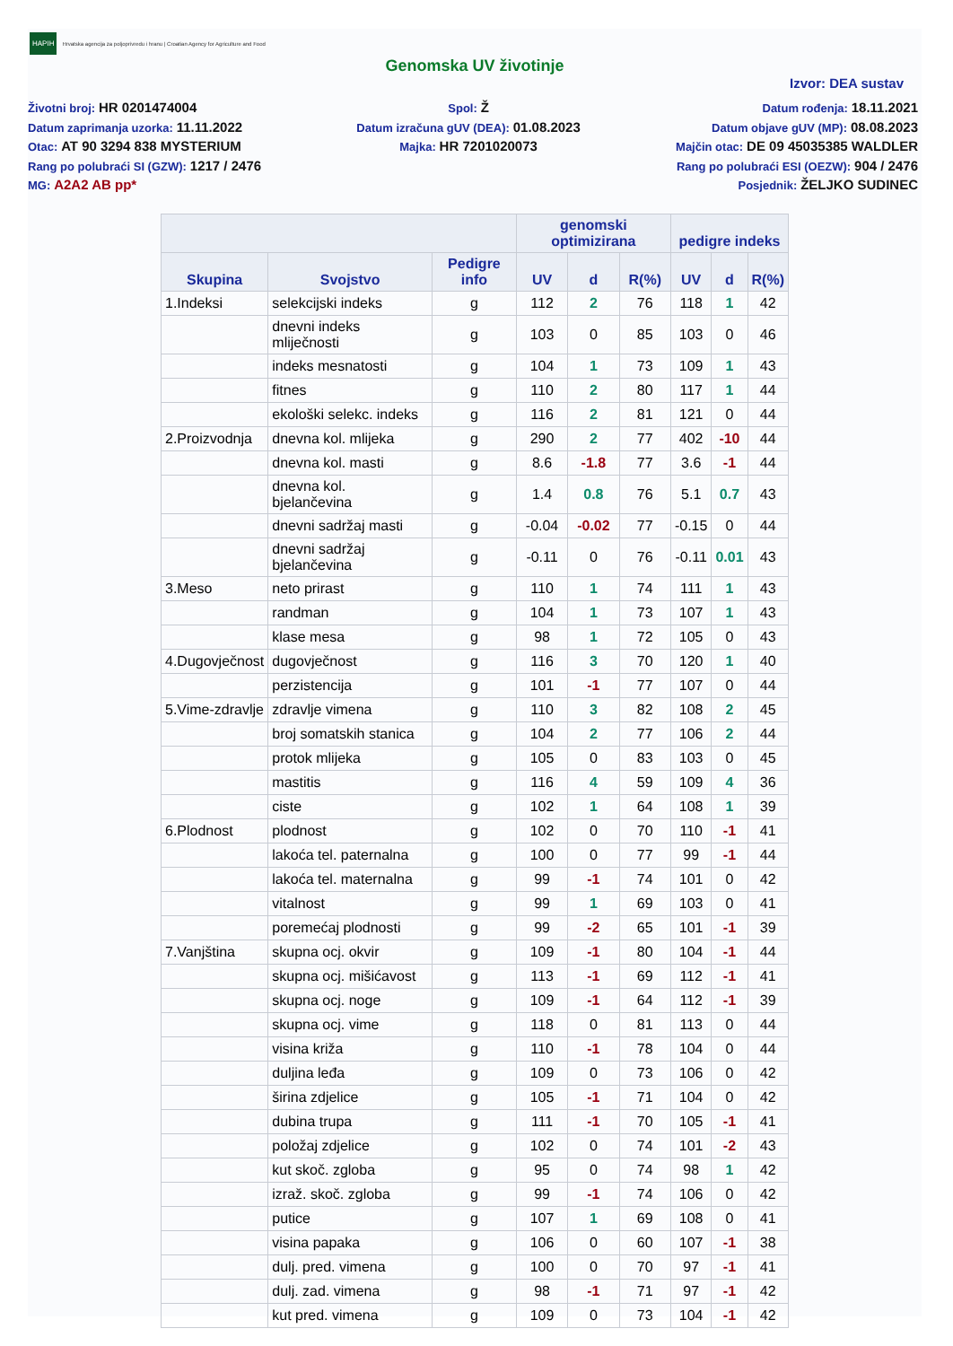HAPIH Hrvatska agencija za poljoprivredu i hranu | Croatian Agency for Agriculture and Food
Genomska UV životinje
Izvor: DEA sustav
Životni broj: HR 0201474004
Datum zaprimanja uzorka: 11.11.2022
Otac: AT 90 3294 838 MYSTERIUM
Rang po polubraći SI (GZW): 1217 / 2476
MG: A2A2 AB pp*
Spol: Ž
Datum izračuna gUV (DEA): 01.08.2023
Majka: HR 7201020073
Datum rođenja: 18.11.2021
Datum objave gUV (MP): 08.08.2023
Majčin otac: DE 09 45035385 WALDLER
Rang po polubraći ESI (OEZW): 904 / 2476
Posjednik: ŽELJKO SUDINEC
| | | | genomski optimizirana | | | pedigre indeks | | |
| --- | --- | --- | --- | --- | --- | --- | --- | --- |
| Skupina | Svojstvo | Pedigre info | UV | d | R(%) | UV | d | R(%) |
| 1.Indeksi | selekcijski indeks | g | 112 | 2 | 76 | 118 | 1 | 42 |
| | dnevni indeks mliječnosti | g | 103 | 0 | 85 | 103 | 0 | 46 |
| | indeks mesnatosti | g | 104 | 1 | 73 | 109 | 1 | 43 |
| | fitnes | g | 110 | 2 | 80 | 117 | 1 | 44 |
| | ekološki selekc. indeks | g | 116 | 2 | 81 | 121 | 0 | 44 |
| 2.Proizvodnja | dnevna kol. mlijeka | g | 290 | 2 | 77 | 402 | -10 | 44 |
| | dnevna kol. masti | g | 8.6 | -1.8 | 77 | 3.6 | -1 | 44 |
| | dnevna kol. bjelančevina | g | 1.4 | 0.8 | 76 | 5.1 | 0.7 | 43 |
| | dnevni sadržaj masti | g | -0.04 | -0.02 | 77 | -0.15 | 0 | 44 |
| | dnevni sadržaj bjelančevina | g | -0.11 | 0 | 76 | -0.11 | 0.01 | 43 |
| 3.Meso | neto prirast | g | 110 | 1 | 74 | 111 | 1 | 43 |
| | randman | g | 104 | 1 | 73 | 107 | 1 | 43 |
| | klase mesa | g | 98 | 1 | 72 | 105 | 0 | 43 |
| 4.Dugovječnost | dugovječnost | g | 116 | 3 | 70 | 120 | 1 | 40 |
| | perzistencija | g | 101 | -1 | 77 | 107 | 0 | 44 |
| 5.Vime-zdravlje | zdravlje vimena | g | 110 | 3 | 82 | 108 | 2 | 45 |
| | broj somatskih stanica | g | 104 | 2 | 77 | 106 | 2 | 44 |
| | protok mlijeka | g | 105 | 0 | 83 | 103 | 0 | 45 |
| | mastitis | g | 116 | 4 | 59 | 109 | 4 | 36 |
| | ciste | g | 102 | 1 | 64 | 108 | 1 | 39 |
| 6.Plodnost | plodnost | g | 102 | 0 | 70 | 110 | -1 | 41 |
| | lakoća tel. paternalna | g | 100 | 0 | 77 | 99 | -1 | 44 |
| | lakoća tel. maternalna | g | 99 | -1 | 74 | 101 | 0 | 42 |
| | vitalnost | g | 99 | 1 | 69 | 103 | 0 | 41 |
| | poremećaj plodnosti | g | 99 | -2 | 65 | 101 | -1 | 39 |
| 7.Vanjština | skupna ocj. okvir | g | 109 | -1 | 80 | 104 | -1 | 44 |
| | skupna ocj. mišićavost | g | 113 | -1 | 69 | 112 | -1 | 41 |
| | skupna ocj. noge | g | 109 | -1 | 64 | 112 | -1 | 39 |
| | skupna ocj. vime | g | 118 | 0 | 81 | 113 | 0 | 44 |
| | visina križa | g | 110 | -1 | 78 | 104 | 0 | 44 |
| | duljina leđa | g | 109 | 0 | 73 | 106 | 0 | 42 |
| | širina zdjelice | g | 105 | -1 | 71 | 104 | 0 | 42 |
| | dubina trupa | g | 111 | -1 | 70 | 105 | -1 | 41 |
| | položaj zdjelice | g | 102 | 0 | 74 | 101 | -2 | 43 |
| | kut skoč. zgloba | g | 95 | 0 | 74 | 98 | 1 | 42 |
| | izraž. skoč. zgloba | g | 99 | -1 | 74 | 106 | 0 | 42 |
| | putice | g | 107 | 1 | 69 | 108 | 0 | 41 |
| | visina papaka | g | 106 | 0 | 60 | 107 | -1 | 38 |
| | dulj. pred. vimena | g | 100 | 0 | 70 | 97 | -1 | 41 |
| | dulj. zad. vimena | g | 98 | -1 | 71 | 97 | -1 | 42 |
| | kut pred. vimena | g | 109 | 0 | 73 | 104 | -1 | 42 |